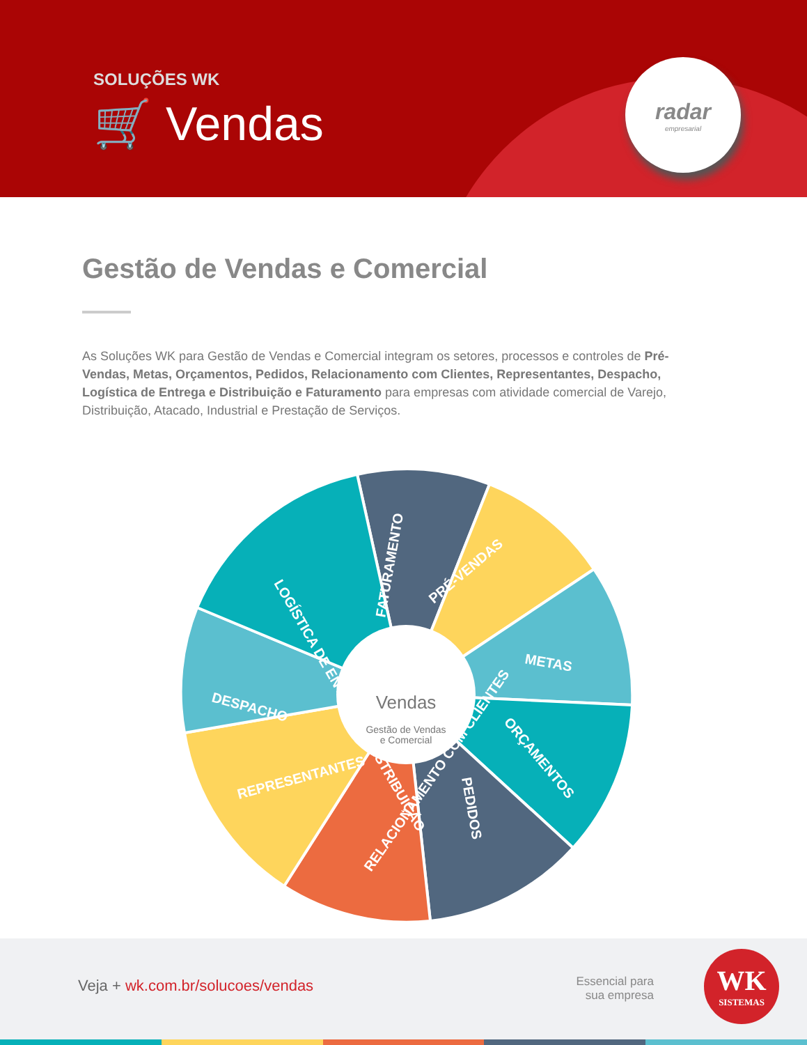SOLUÇÕES WK
🛒 Vendas
radar
empresarial
Gestão de Vendas e Comercial
As Soluções WK para Gestão de Vendas e Comercial integram os setores, processos e controles de Pré-Vendas, Metas, Orçamentos, Pedidos, Relacionamento com Clientes, Representantes, Despacho, Logística de Entrega e Distribuição e Faturamento para empresas com atividade comercial de Varejo, Distribuição, Atacado, Industrial e Prestação de Serviços.
FATURAMENTO
PRÉ-VENDAS
METAS
ORÇAMENTOS
PEDIDOS
RELACIONAMENTO COM CLIENTES
REPRESENTANTES
DESPACHO
LOGÍSTICA DE ENTREGA E DISTRIBUIÇÃO
Vendas
Gestão de Vendas
e Comercial
Veja + wk.com.br/solucoes/vendas
Essencial para
sua empresa
WK
SISTEMAS